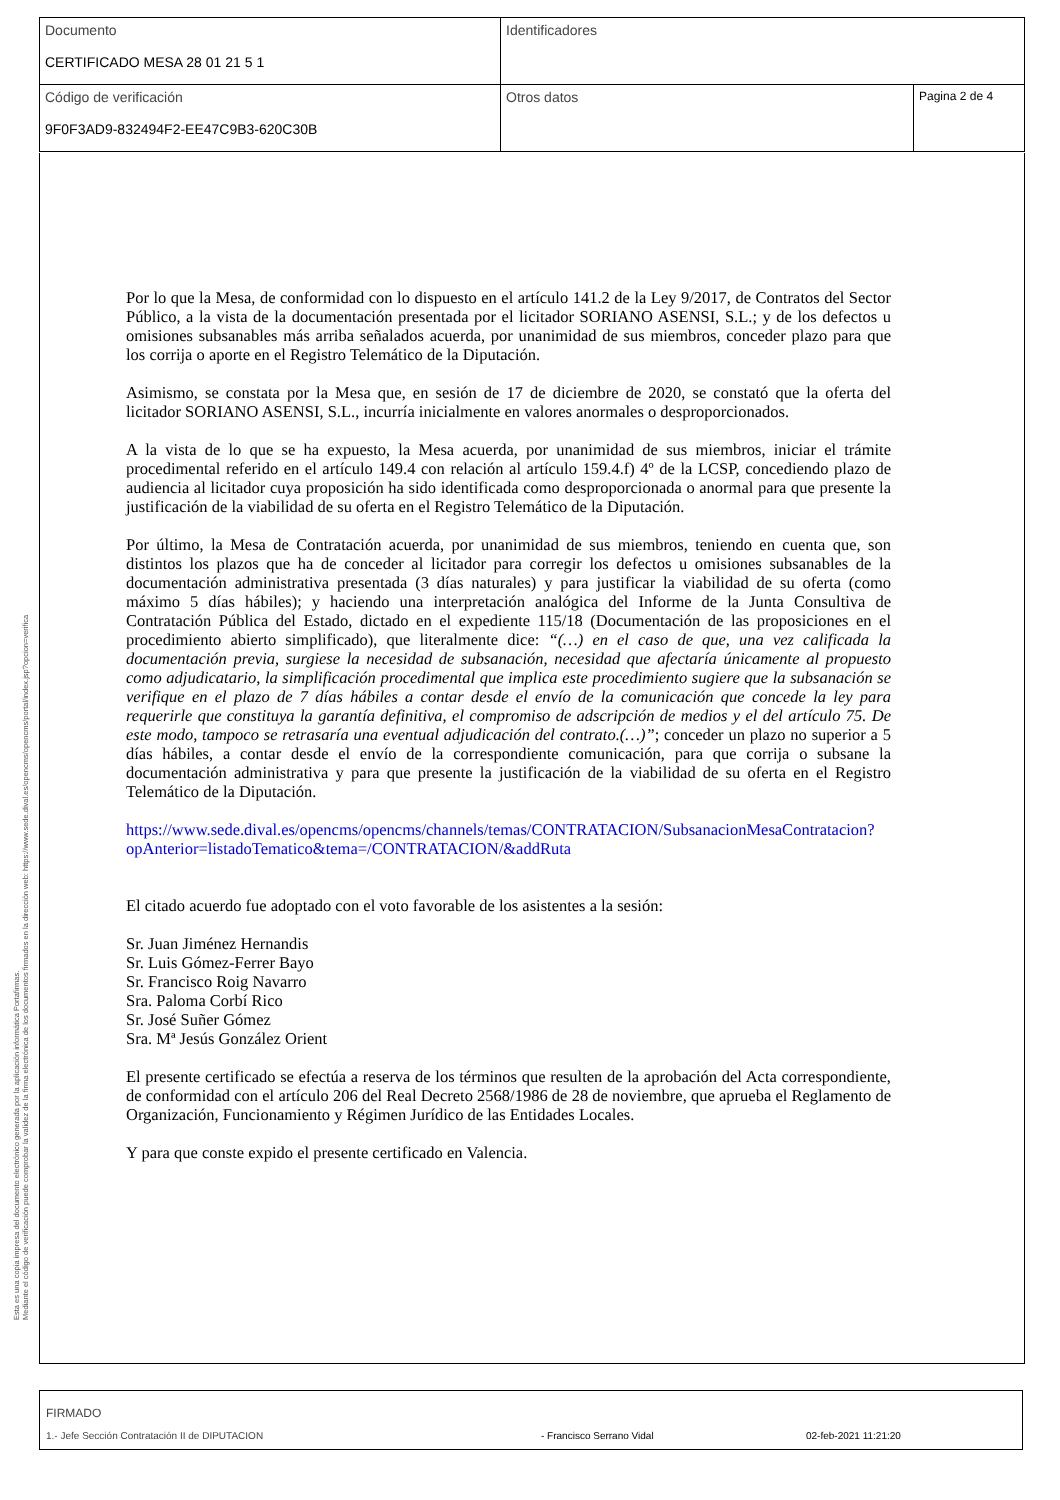| Documento CERTIFICADO MESA 28 01 21 5 1 | Identificadores | |
| Código de verificación 9F0F3AD9-832494F2-EE47C9B3-620C30B | Otros datos | Pagina 2 de 4 |
Por lo que la Mesa, de conformidad con lo dispuesto en el artículo 141.2 de la Ley 9/2017, de Contratos del Sector Público, a la vista de la documentación presentada por el licitador SORIANO ASENSI, S.L.; y de los defectos u omisiones subsanables más arriba señalados acuerda, por unanimidad de sus miembros, conceder plazo para que los corrija o aporte en el Registro Telemático de la Diputación.
Asimismo, se constata por la Mesa que, en sesión de 17 de diciembre de 2020, se constató que la oferta del licitador SORIANO ASENSI, S.L., incurría inicialmente en valores anormales o desproporcionados.
A la vista de lo que se ha expuesto, la Mesa acuerda, por unanimidad de sus miembros, iniciar el trámite procedimental referido en el artículo 149.4 con relación al artículo 159.4.f) 4º de la LCSP, concediendo plazo de audiencia al licitador cuya proposición ha sido identificada como desproporcionada o anormal para que presente la justificación de la viabilidad de su oferta en el Registro Telemático de la Diputación.
Por último, la Mesa de Contratación acuerda, por unanimidad de sus miembros, teniendo en cuenta que, son distintos los plazos que ha de conceder al licitador para corregir los defectos u omisiones subsanables de la documentación administrativa presentada (3 días naturales) y para justificar la viabilidad de su oferta (como máximo 5 días hábiles); y haciendo una interpretación analógica del Informe de la Junta Consultiva de Contratación Pública del Estado, dictado en el expediente 115/18 (Documentación de las proposiciones en el procedimiento abierto simplificado), que literalmente dice: “(…) en el caso de que, una vez calificada la documentación previa, surgiese la necesidad de subsanación, necesidad que afectaría únicamente al propuesto como adjudicatario, la simplificación procedimental que implica este procedimiento sugiere que la subsanación se verifique en el plazo de 7 días hábiles a contar desde el envío de la comunicación que concede la ley para requerirle que constituya la garantía definitiva, el compromiso de adscripción de medios y el del artículo 75. De este modo, tampoco se retrasaría una eventual adjudicación del contrato.(…)”; conceder un plazo no superior a 5 días hábiles, a contar desde el envío de la correspondiente comunicación, para que corrija o subsane la documentación administrativa y para que presente la justificación de la viabilidad de su oferta en el Registro Telemático de la Diputación.
https://www.sede.dival.es/opencms/opencms/channels/temas/CONTRATACION/SubsanacionMesaContratacion?opAnterior=listadoTematico&tema=/CONTRATACION/&addRuta
El citado acuerdo fue adoptado con el voto favorable de los asistentes a la sesión:
Sr. Juan Jiménez Hernandis
Sr. Luis Gómez-Ferrer Bayo
Sr. Francisco Roig Navarro
Sra. Paloma Corbí Rico
Sr. José Suñer Gómez
Sra. Mª Jesús González Orient
El presente certificado se efectúa a reserva de los términos que resulten de la aprobación del Acta correspondiente, de conformidad con el artículo 206 del Real Decreto 2568/1986 de 28 de noviembre, que aprueba el Reglamento de Organización, Funcionamiento y Régimen Jurídico de las Entidades Locales.
Y para que conste expido el presente certificado en Valencia.
Esta es una copia impresa del documento electrónico generada por la aplicación informática Portafirmas.
Mediante el código de verificación puede comprobar la validez de la firma electrónica de los documentos firmados en la dirección web: https://www.sede.dival.es/opencms/opencms/portal/index.jsp?opcion=verifica
FIRMADO
1.- Jefe Sección Contratación II de DIPUTACION - Francisco Serrano Vidal 02-feb-2021 11:21:20